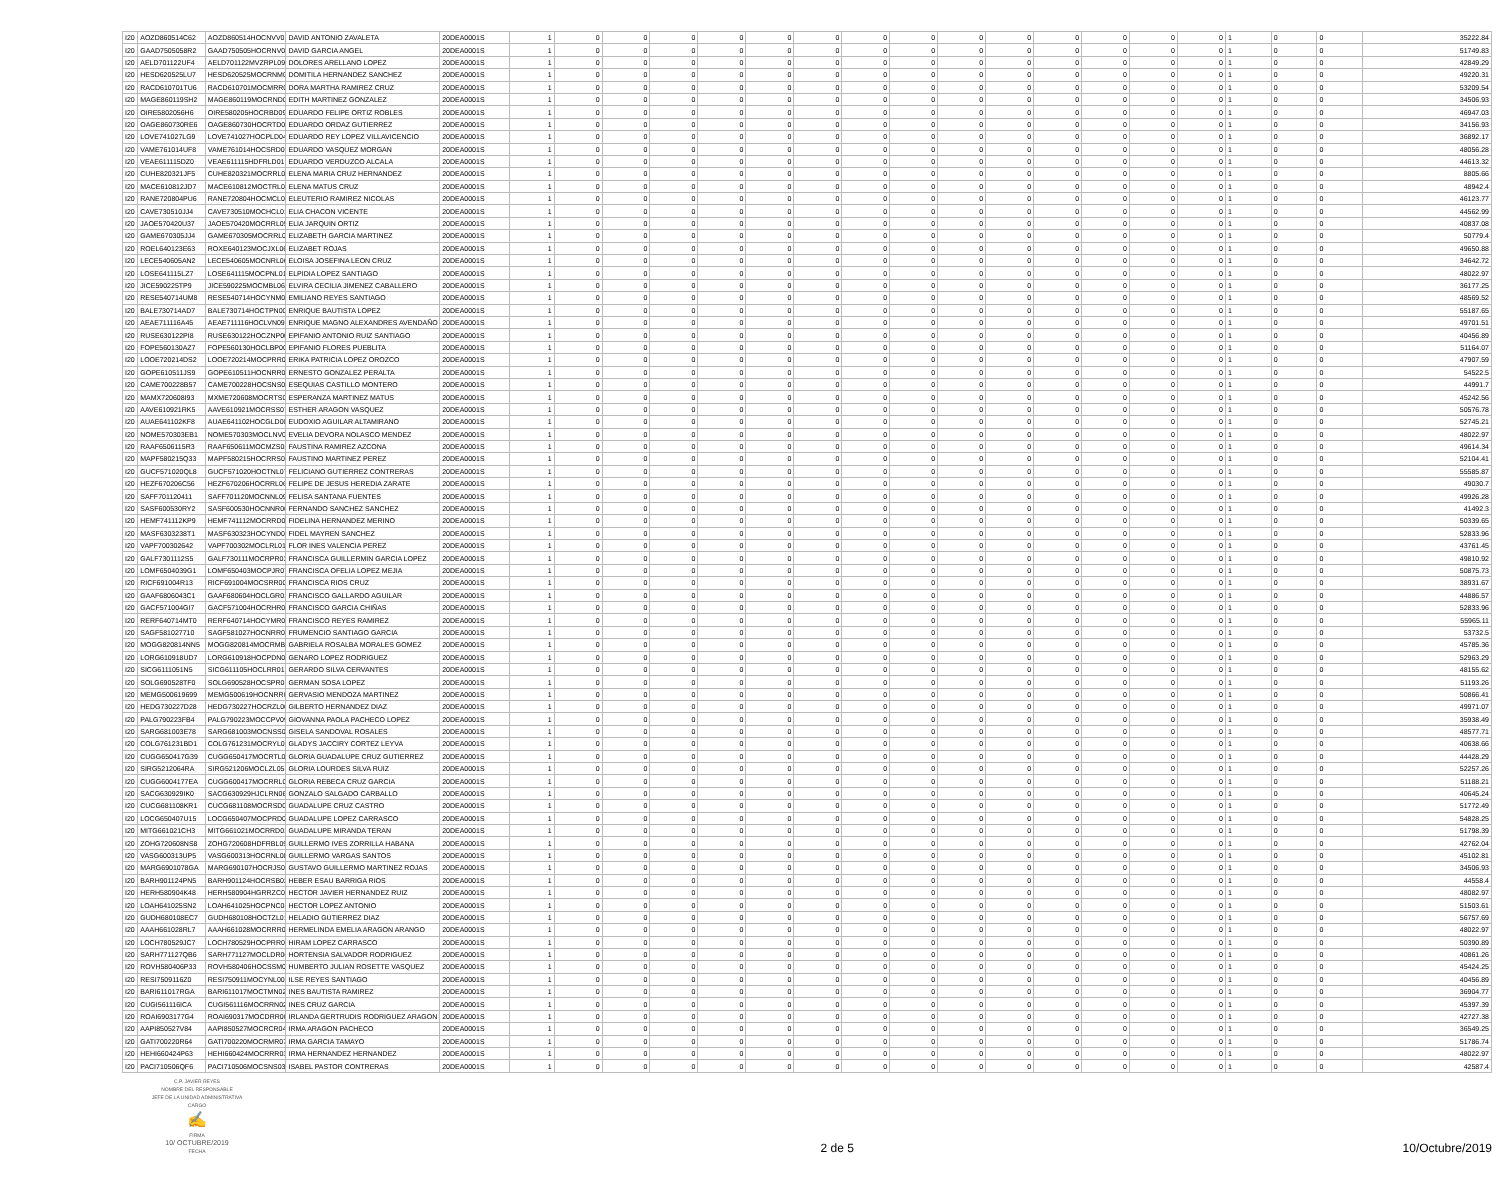| I20 | AOZD860514C62 | AOZD860514HOCNVV01 | DAVID ANTONIO ZAVALETA | 20DEA0001S | 1 | 0 | 0 | 0 | 0 | 0 | 0 | 0 | 0 | 0 | 0 | 0 | 0 | 0 | 0 | 1 | 0 | 0 | 35222.84 |
| I20 | GAAD7505058R2 | GAAD750505HOCRNV03 | DAVID GARCIA ANGEL | 20DEA0001S | 1 | 0 | 0 | 0 | 0 | 0 | 0 | 0 | 0 | 0 | 0 | 0 | 0 | 0 | 0 | 1 | 0 | 0 | 51749.83 |
| I20 | AELD701122UF4 | AELD701122MVZRPL09 | DOLORES ARELLANO LOPEZ | 20DEA0001S | 1 | 0 | 0 | 0 | 0 | 0 | 0 | 0 | 0 | 0 | 0 | 0 | 0 | 0 | 0 | 1 | 0 | 0 | 42849.29 |
| I20 | HESD620525LU7 | HESD620525MOCRNM06 | DOMITILA HERNANDEZ SANCHEZ | 20DEA0001S | 1 | 0 | 0 | 0 | 0 | 0 | 0 | 0 | 0 | 0 | 0 | 0 | 0 | 0 | 0 | 1 | 0 | 0 | 49220.31 |
| I20 | RACD610701TU6 | RACD610701MOCMRR07 | DORA MARTHA RAMIREZ CRUZ | 20DEA0001S | 1 | 0 | 0 | 0 | 0 | 0 | 0 | 0 | 0 | 0 | 0 | 0 | 0 | 0 | 0 | 1 | 0 | 0 | 53209.54 |
| I20 | MAGE860119SH2 | MAGE860119MOCRND02 | EDITH MARTINEZ GONZALEZ | 20DEA0001S | 1 | 0 | 0 | 0 | 0 | 0 | 0 | 0 | 0 | 0 | 0 | 0 | 0 | 0 | 0 | 1 | 0 | 0 | 34506.93 |
| I20 | OIRE5802056H6 | OIRE580205HOCRBD09 | EDUARDO FELIPE ORTIZ ROBLES | 20DEA0001S | 1 | 0 | 0 | 0 | 0 | 0 | 0 | 0 | 0 | 0 | 0 | 0 | 0 | 0 | 0 | 1 | 0 | 0 | 46947.03 |
| I20 | OAGE860730RE6 | OAGE860730HOCRTD05 | EDUARDO ORDAZ GUTIERREZ | 20DEA0001S | 1 | 0 | 0 | 0 | 0 | 0 | 0 | 0 | 0 | 0 | 0 | 0 | 0 | 0 | 0 | 1 | 0 | 0 | 34156.93 |
| I20 | LOVE741027LG9 | LOVE741027HOCPLD04 | EDUARDO REY LOPEZ VILLAVICENCIO | 20DEA0001S | 1 | 0 | 0 | 0 | 0 | 0 | 0 | 0 | 0 | 0 | 0 | 0 | 0 | 0 | 0 | 1 | 0 | 0 | 36892.17 |
| I20 | VAME761014UF8 | VAME761014HOCSRD09 | EDUARDO VASQUEZ MORGAN | 20DEA0001S | 1 | 0 | 0 | 0 | 0 | 0 | 0 | 0 | 0 | 0 | 0 | 0 | 0 | 0 | 0 | 1 | 0 | 0 | 48056.28 |
| I20 | VEAE611115DZ0 | VEAE611115HDFRLD01 | EDUARDO VERDUZCO ALCALA | 20DEA0001S | 1 | 0 | 0 | 0 | 0 | 0 | 0 | 0 | 0 | 0 | 0 | 0 | 0 | 0 | 0 | 1 | 0 | 0 | 44613.32 |
| I20 | CUHE820321JF5 | CUHE820321MOCRRL07 | ELENA MARIA CRUZ HERNANDEZ | 20DEA0001S | 1 | 0 | 0 | 0 | 0 | 0 | 0 | 0 | 0 | 0 | 0 | 0 | 0 | 0 | 0 | 1 | 0 | 0 | 8805.66 |
| I20 | MACE610812JD7 | MACE610812MOCTRL01 | ELENA MATUS CRUZ | 20DEA0001S | 1 | 0 | 0 | 0 | 0 | 0 | 0 | 0 | 0 | 0 | 0 | 0 | 0 | 0 | 0 | 1 | 0 | 0 | 48942.4 |
| I20 | RANE720804PU6 | RANE720804HOCMCL06 | ELEUTERIO RAMIREZ NICOLAS | 20DEA0001S | 1 | 0 | 0 | 0 | 0 | 0 | 0 | 0 | 0 | 0 | 0 | 0 | 0 | 0 | 0 | 1 | 0 | 0 | 46123.77 |
| I20 | CAVE730510JJ4 | CAVE730510MOCHCL01 | ELIA CHACON VICENTE | 20DEA0001S | 1 | 0 | 0 | 0 | 0 | 0 | 0 | 0 | 0 | 0 | 0 | 0 | 0 | 0 | 0 | 1 | 0 | 0 | 44562.99 |
| I20 | JAOE570420U37 | JAOE570420MOCRRL05 | ELIA JARQUIN ORTIZ | 20DEA0001S | 1 | 0 | 0 | 0 | 0 | 0 | 0 | 0 | 0 | 0 | 0 | 0 | 0 | 0 | 0 | 1 | 0 | 0 | 40837.08 |
| I20 | GAME670305JJ4 | GAME670305MOCRRL09 | ELIZABETH GARCIA MARTINEZ | 20DEA0001S | 1 | 0 | 0 | 0 | 0 | 0 | 0 | 0 | 0 | 0 | 0 | 0 | 0 | 0 | 0 | 1 | 0 | 0 | 50779.4 |
| I20 | ROEL640123E63 | ROXE640123MOCJXL06 | ELIZABET ROJAS | 20DEA0001S | 1 | 0 | 0 | 0 | 0 | 0 | 0 | 0 | 0 | 0 | 0 | 0 | 0 | 0 | 0 | 1 | 0 | 0 | 49650.88 |
| I20 | LECE540605AN2 | LECE540605MOCNRL06 | ELOISA JOSEFINA LEON CRUZ | 20DEA0001S | 1 | 0 | 0 | 0 | 0 | 0 | 0 | 0 | 0 | 0 | 0 | 0 | 0 | 0 | 0 | 1 | 0 | 0 | 34642.72 |
| I20 | LOSE641115LZ7 | LOSE641115MOCPNL01 | ELPIDIA LOPEZ SANTIAGO | 20DEA0001S | 1 | 0 | 0 | 0 | 0 | 0 | 0 | 0 | 0 | 0 | 0 | 0 | 0 | 0 | 0 | 1 | 0 | 0 | 48022.97 |
| I20 | JICE590225TP9 | JICE590225MOCMBL06 | ELVIRA CECILIA JIMENEZ CABALLERO | 20DEA0001S | 1 | 0 | 0 | 0 | 0 | 0 | 0 | 0 | 0 | 0 | 0 | 0 | 0 | 0 | 0 | 1 | 0 | 0 | 36177.25 |
| I20 | RESE540714UM8 | RESE540714HOCYNM03 | EMILIANO REYES SANTIAGO | 20DEA0001S | 1 | 0 | 0 | 0 | 0 | 0 | 0 | 0 | 0 | 0 | 0 | 0 | 0 | 0 | 0 | 1 | 0 | 0 | 48569.52 |
| I20 | BALE730714AD7 | BALE730714HOCTPN00 | ENRIQUE BAUTISTA LOPEZ | 20DEA0001S | 1 | 0 | 0 | 0 | 0 | 0 | 0 | 0 | 0 | 0 | 0 | 0 | 0 | 0 | 0 | 1 | 0 | 0 | 55187.65 |
| I20 | AEAE711116A45 | AEAE711116HOCLVN09 | ENRIQUE MAGNO ALEXANDRES AVENDAÑO | 20DEA0001S | 1 | 0 | 0 | 0 | 0 | 0 | 0 | 0 | 0 | 0 | 0 | 0 | 0 | 0 | 0 | 1 | 0 | 0 | 49701.51 |
| I20 | RUSE630122PI8 | RUSE630122HOCZNP00 | EPIFANIO ANTONIO RUIZ SANTIAGO | 20DEA0001S | 1 | 0 | 0 | 0 | 0 | 0 | 0 | 0 | 0 | 0 | 0 | 0 | 0 | 0 | 0 | 1 | 0 | 0 | 40456.89 |
| I20 | FOPE560130AZ7 | FOPE560130HOCLBP00 | EPIFANIO FLORES PUEBLITA | 20DEA0001S | 1 | 0 | 0 | 0 | 0 | 0 | 0 | 0 | 0 | 0 | 0 | 0 | 0 | 0 | 0 | 1 | 0 | 0 | 51164.07 |
| I20 | LOOE720214DS2 | LOOE720214MOCPRR06 | ERIKA PATRICIA LOPEZ OROZCO | 20DEA0001S | 1 | 0 | 0 | 0 | 0 | 0 | 0 | 0 | 0 | 0 | 0 | 0 | 0 | 0 | 0 | 1 | 0 | 0 | 47907.59 |
| I20 | GOPE610511JS9 | GOPE610511HOCNRR06 | ERNESTO GONZALEZ PERALTA | 20DEA0001S | 1 | 0 | 0 | 0 | 0 | 0 | 0 | 0 | 0 | 0 | 0 | 0 | 0 | 0 | 0 | 1 | 0 | 0 | 54522.5 |
| I20 | CAME700228B57 | CAME700228HOCSNS03 | ESEQUIAS CASTILLO MONTERO | 20DEA0001S | 1 | 0 | 0 | 0 | 0 | 0 | 0 | 0 | 0 | 0 | 0 | 0 | 0 | 0 | 0 | 1 | 0 | 0 | 44991.7 |
| I20 | MAMX720608I93 | MXME720608MOCRTS02 | ESPERANZA MARTINEZ MATUS | 20DEA0001S | 1 | 0 | 0 | 0 | 0 | 0 | 0 | 0 | 0 | 0 | 0 | 0 | 0 | 0 | 0 | 1 | 0 | 0 | 45242.56 |
| I20 | AAVE610921RK5 | AAVE610921MOCRSS07 | ESTHER ARAGON VASQUEZ | 20DEA0001S | 1 | 0 | 0 | 0 | 0 | 0 | 0 | 0 | 0 | 0 | 0 | 0 | 0 | 0 | 0 | 1 | 0 | 0 | 50576.78 |
| I20 | AUAE641102KF8 | AUAE641102HOCGLD00 | EUDOXIO AGUILAR ALTAMIRANO | 20DEA0001S | 1 | 0 | 0 | 0 | 0 | 0 | 0 | 0 | 0 | 0 | 0 | 0 | 0 | 0 | 0 | 1 | 0 | 0 | 52745.21 |
| I20 | NOME570303EB1 | NOME570303MOCLNV02 | EVELIA DEVORA NOLASCO MENDEZ | 20DEA0001S | 1 | 0 | 0 | 0 | 0 | 0 | 0 | 0 | 0 | 0 | 0 | 0 | 0 | 0 | 0 | 1 | 0 | 0 | 48022.97 |
| I20 | RAAF6506115R3 | RAAF650611MOCMZS03 | FAUSTINA RAMIREZ AZCONA | 20DEA0001S | 1 | 0 | 0 | 0 | 0 | 0 | 0 | 0 | 0 | 0 | 0 | 0 | 0 | 0 | 0 | 1 | 0 | 0 | 49614.34 |
| I20 | MAPF580215Q33 | MAPF580215HOCRRS00 | FAUSTINO MARTINEZ PEREZ | 20DEA0001S | 1 | 0 | 0 | 0 | 0 | 0 | 0 | 0 | 0 | 0 | 0 | 0 | 0 | 0 | 0 | 1 | 0 | 0 | 52104.41 |
| I20 | GUCF571020QL8 | GUCF571020HOCTNL07 | FELICIANO GUTIERREZ CONTRERAS | 20DEA0001S | 1 | 0 | 0 | 0 | 0 | 0 | 0 | 0 | 0 | 0 | 0 | 0 | 0 | 0 | 0 | 1 | 0 | 0 | 55585.87 |
| I20 | HEZF670206C56 | HEZF670206HOCRRL06 | FELIPE DE JESUS HEREDIA ZARATE | 20DEA0001S | 1 | 0 | 0 | 0 | 0 | 0 | 0 | 0 | 0 | 0 | 0 | 0 | 0 | 0 | 0 | 1 | 0 | 0 | 49030.7 |
| I20 | SAFF701120411 | SAFF701120MOCNNL09 | FELISA SANTANA FUENTES | 20DEA0001S | 1 | 0 | 0 | 0 | 0 | 0 | 0 | 0 | 0 | 0 | 0 | 0 | 0 | 0 | 0 | 1 | 0 | 0 | 49926.28 |
| I20 | SASF600530RY2 | SASF600530HOCNNR06 | FERNANDO SANCHEZ SANCHEZ | 20DEA0001S | 1 | 0 | 0 | 0 | 0 | 0 | 0 | 0 | 0 | 0 | 0 | 0 | 0 | 0 | 0 | 1 | 0 | 0 | 41492.3 |
| I20 | HEMF741112KP9 | HEMF741112MOCRRD04 | FIDELINA HERNANDEZ MERINO | 20DEA0001S | 1 | 0 | 0 | 0 | 0 | 0 | 0 | 0 | 0 | 0 | 0 | 0 | 0 | 0 | 0 | 1 | 0 | 0 | 50339.65 |
| I20 | MASF6303238T1 | MASF630323HOCYND03 | FIDEL MAYREN SANCHEZ | 20DEA0001S | 1 | 0 | 0 | 0 | 0 | 0 | 0 | 0 | 0 | 0 | 0 | 0 | 0 | 0 | 0 | 1 | 0 | 0 | 52833.96 |
| I20 | VAPF700302642 | VAPF700302MOCLRL01 | FLOR INES VALENCIA PEREZ | 20DEA0001S | 1 | 0 | 0 | 0 | 0 | 0 | 0 | 0 | 0 | 0 | 0 | 0 | 0 | 0 | 0 | 1 | 0 | 0 | 43761.45 |
| I20 | GALF7301112S5 | GALF730111MOCRPR03 | FRANCISCA GUILLERMIN GARCIA LOPEZ | 20DEA0001S | 1 | 0 | 0 | 0 | 0 | 0 | 0 | 0 | 0 | 0 | 0 | 0 | 0 | 0 | 0 | 1 | 0 | 0 | 49810.92 |
| I20 | LOMF6504039G1 | LOMF650403MOCPJR07 | FRANCISCA OFELIA LOPEZ MEJIA | 20DEA0001S | 1 | 0 | 0 | 0 | 0 | 0 | 0 | 0 | 0 | 0 | 0 | 0 | 0 | 0 | 0 | 1 | 0 | 0 | 50875.73 |
| I20 | RICF691004R13 | RICF691004MOCSRR00 | FRANCISCA RIOS CRUZ | 20DEA0001S | 1 | 0 | 0 | 0 | 0 | 0 | 0 | 0 | 0 | 0 | 0 | 0 | 0 | 0 | 0 | 1 | 0 | 0 | 38931.67 |
| I20 | GAAF6806043C1 | GAAF680604HOCLGR01 | FRANCISCO GALLARDO AGUILAR | 20DEA0001S | 1 | 0 | 0 | 0 | 0 | 0 | 0 | 0 | 0 | 0 | 0 | 0 | 0 | 0 | 0 | 1 | 0 | 0 | 44886.57 |
| I20 | GACF571004GI7 | GACF571004HOCRHR01 | FRANCISCO GARCIA CHIÑAS | 20DEA0001S | 1 | 0 | 0 | 0 | 0 | 0 | 0 | 0 | 0 | 0 | 0 | 0 | 0 | 0 | 0 | 1 | 0 | 0 | 52833.96 |
| I20 | RERF640714MT0 | RERF640714HOCYMR06 | FRANCISCO REYES RAMIREZ | 20DEA0001S | 1 | 0 | 0 | 0 | 0 | 0 | 0 | 0 | 0 | 0 | 0 | 0 | 0 | 0 | 0 | 1 | 0 | 0 | 55965.11 |
| I20 | SAGF581027710 | SAGF581027HOCNRR04 | FRUMENCIO SANTIAGO GARCIA | 20DEA0001S | 1 | 0 | 0 | 0 | 0 | 0 | 0 | 0 | 0 | 0 | 0 | 0 | 0 | 0 | 0 | 1 | 0 | 0 | 53732.5 |
| I20 | MOGG820814NN5 | MOGG820814MOCRMB07 | GABRIELA ROSALBA MORALES GOMEZ | 20DEA0001S | 1 | 0 | 0 | 0 | 0 | 0 | 0 | 0 | 0 | 0 | 0 | 0 | 0 | 0 | 0 | 1 | 0 | 0 | 45785.36 |
| I20 | LORG610918UD7 | LORG610918HOCPDN07 | GENARO LOPEZ RODRIGUEZ | 20DEA0001S | 1 | 0 | 0 | 0 | 0 | 0 | 0 | 0 | 0 | 0 | 0 | 0 | 0 | 0 | 0 | 1 | 0 | 0 | 52963.29 |
| I20 | SICG6111051N5 | SICG611105HOCLRR01 | GERARDO SILVA CERVANTES | 20DEA0001S | 1 | 0 | 0 | 0 | 0 | 0 | 0 | 0 | 0 | 0 | 0 | 0 | 0 | 0 | 0 | 1 | 0 | 0 | 48155.62 |
| I20 | SOLG690528TF0 | SOLG690528HOCSPR03 | GERMAN SOSA LOPEZ | 20DEA0001S | 1 | 0 | 0 | 0 | 0 | 0 | 0 | 0 | 0 | 0 | 0 | 0 | 0 | 0 | 0 | 1 | 0 | 0 | 51193.26 |
| I20 | MEMG500619699 | MEMG500619HOCNRR03 | GERVASIO MENDOZA MARTINEZ | 20DEA0001S | 1 | 0 | 0 | 0 | 0 | 0 | 0 | 0 | 0 | 0 | 0 | 0 | 0 | 0 | 0 | 1 | 0 | 0 | 50866.41 |
| I20 | HEDG730227D28 | HEDG730227HOCRZL06 | GILBERTO HERNANDEZ DIAZ | 20DEA0001S | 1 | 0 | 0 | 0 | 0 | 0 | 0 | 0 | 0 | 0 | 0 | 0 | 0 | 0 | 0 | 1 | 0 | 0 | 49971.07 |
| I20 | PALG790223FB4 | PALG790223MOCCPV09 | GIOVANNA PAOLA PACHECO LOPEZ | 20DEA0001S | 1 | 0 | 0 | 0 | 0 | 0 | 0 | 0 | 0 | 0 | 0 | 0 | 0 | 0 | 0 | 1 | 0 | 0 | 35938.49 |
| I20 | SARG681003E78 | SARG681003MOCNSS02 | GISELA SANDOVAL ROSALES | 20DEA0001S | 1 | 0 | 0 | 0 | 0 | 0 | 0 | 0 | 0 | 0 | 0 | 0 | 0 | 0 | 0 | 1 | 0 | 0 | 48577.71 |
| I20 | COLG761231BD1 | COLG761231MOCRYL08 | GLADYS JACCIRY CORTEZ LEYVA | 20DEA0001S | 1 | 0 | 0 | 0 | 0 | 0 | 0 | 0 | 0 | 0 | 0 | 0 | 0 | 0 | 0 | 1 | 0 | 0 | 40638.66 |
| I20 | CUGG650417G39 | CUGG650417MOCRTL09 | GLORIA GUADALUPE CRUZ GUTIERREZ | 20DEA0001S | 1 | 0 | 0 | 0 | 0 | 0 | 0 | 0 | 0 | 0 | 0 | 0 | 0 | 0 | 0 | 1 | 0 | 0 | 44428.29 |
| I20 | SIRG5212064RA | SIRG521206MOCLZL05 | GLORIA LOURDES SILVA RUIZ | 20DEA0001S | 1 | 0 | 0 | 0 | 0 | 0 | 0 | 0 | 0 | 0 | 0 | 0 | 0 | 0 | 0 | 1 | 0 | 0 | 52257.26 |
| I20 | CUGG6004177EA | CUGG600417MOCRRL02 | GLORIA REBECA CRUZ GARCIA | 20DEA0001S | 1 | 0 | 0 | 0 | 0 | 0 | 0 | 0 | 0 | 0 | 0 | 0 | 0 | 0 | 0 | 1 | 0 | 0 | 51188.21 |
| I20 | SACG630929IK0 | SACG630929HJCLRN06 | GONZALO SALGADO CARBALLO | 20DEA0001S | 1 | 0 | 0 | 0 | 0 | 0 | 0 | 0 | 0 | 0 | 0 | 0 | 0 | 0 | 0 | 1 | 0 | 0 | 40645.24 |
| I20 | CUCG681108KR1 | CUCG681108MOCRSD04 | GUADALUPE CRUZ CASTRO | 20DEA0001S | 1 | 0 | 0 | 0 | 0 | 0 | 0 | 0 | 0 | 0 | 0 | 0 | 0 | 0 | 0 | 1 | 0 | 0 | 51772.49 |
| I20 | LOCG650407U15 | LOCG650407MOCPRD05 | GUADALUPE LOPEZ CARRASCO | 20DEA0001S | 1 | 0 | 0 | 0 | 0 | 0 | 0 | 0 | 0 | 0 | 0 | 0 | 0 | 0 | 0 | 1 | 0 | 0 | 54828.25 |
| I20 | MITG661021CH3 | MITG661021MOCRRD01 | GUADALUPE MIRANDA TERAN | 20DEA0001S | 1 | 0 | 0 | 0 | 0 | 0 | 0 | 0 | 0 | 0 | 0 | 0 | 0 | 0 | 0 | 1 | 0 | 0 | 51798.39 |
| I20 | ZOHG720608NS8 | ZOHG720608HDFRBL09 | GUILLERMO IVES ZORRILLA HABANA | 20DEA0001S | 1 | 0 | 0 | 0 | 0 | 0 | 0 | 0 | 0 | 0 | 0 | 0 | 0 | 0 | 0 | 1 | 0 | 0 | 42762.04 |
| I20 | VASG600313UP5 | VASG600313HOCRNL08 | GUILLERMO VARGAS SANTOS | 20DEA0001S | 1 | 0 | 0 | 0 | 0 | 0 | 0 | 0 | 0 | 0 | 0 | 0 | 0 | 0 | 0 | 1 | 0 | 0 | 45102.81 |
| I20 | MARG6901078GA | MARG690107HOCRJS05 | GUSTAVO GUILLERMO MARTINEZ ROJAS | 20DEA0001S | 1 | 0 | 0 | 0 | 0 | 0 | 0 | 0 | 0 | 0 | 0 | 0 | 0 | 0 | 0 | 1 | 0 | 0 | 34506.93 |
| I20 | BARH901124PN5 | BARH901124HOCRSB02 | HEBER ESAU BARRIGA RIOS | 20DEA0001S | 1 | 0 | 0 | 0 | 0 | 0 | 0 | 0 | 0 | 0 | 0 | 0 | 0 | 0 | 0 | 1 | 0 | 0 | 44558.4 |
| I20 | HERH580904K48 | HERH580904HGRRZC08 | HECTOR JAVIER HERNANDEZ RUIZ | 20DEA0001S | 1 | 0 | 0 | 0 | 0 | 0 | 0 | 0 | 0 | 0 | 0 | 0 | 0 | 0 | 0 | 1 | 0 | 0 | 48082.97 |
| I20 | LOAH641025SN2 | LOAH641025HOCPNC08 | HECTOR LOPEZ ANTONIO | 20DEA0001S | 1 | 0 | 0 | 0 | 0 | 0 | 0 | 0 | 0 | 0 | 0 | 0 | 0 | 0 | 0 | 1 | 0 | 0 | 51503.61 |
| I20 | GUDH680108EC7 | GUDH680108HOCTZL01 | HELADIO GUTIERREZ DIAZ | 20DEA0001S | 1 | 0 | 0 | 0 | 0 | 0 | 0 | 0 | 0 | 0 | 0 | 0 | 0 | 0 | 0 | 1 | 0 | 0 | 56757.69 |
| I20 | AAAH661028RL7 | AAAH661028MOCRRR00 | HERMELINDA EMELIA ARAGON ARANGO | 20DEA0001S | 1 | 0 | 0 | 0 | 0 | 0 | 0 | 0 | 0 | 0 | 0 | 0 | 0 | 0 | 0 | 1 | 0 | 0 | 48022.97 |
| I20 | LOCH780529JC7 | LOCH780529HOCPRR03 | HIRAM LOPEZ CARRASCO | 20DEA0001S | 1 | 0 | 0 | 0 | 0 | 0 | 0 | 0 | 0 | 0 | 0 | 0 | 0 | 0 | 0 | 1 | 0 | 0 | 50390.89 |
| I20 | SARH771127QB6 | SARH771127MOCLDR06 | HORTENSIA SALVADOR RODRIGUEZ | 20DEA0001S | 1 | 0 | 0 | 0 | 0 | 0 | 0 | 0 | 0 | 0 | 0 | 0 | 0 | 0 | 0 | 1 | 0 | 0 | 40861.26 |
| I20 | ROVH580406P33 | ROVH580406HOCSSM02 | HUMBERTO JULIAN ROSETTE VASQUEZ | 20DEA0001S | 1 | 0 | 0 | 0 | 0 | 0 | 0 | 0 | 0 | 0 | 0 | 0 | 0 | 0 | 0 | 1 | 0 | 0 | 45424.25 |
| I20 | RESI7509116Z0 | RESI750911MOCYNL00 | ILSE REYES SANTIAGO | 20DEA0001S | 1 | 0 | 0 | 0 | 0 | 0 | 0 | 0 | 0 | 0 | 0 | 0 | 0 | 0 | 0 | 1 | 0 | 0 | 40456.89 |
| I20 | BARI611017RGA | BARI611017MOCTMN02 | INES BAUTISTA RAMIREZ | 20DEA0001S | 1 | 0 | 0 | 0 | 0 | 0 | 0 | 0 | 0 | 0 | 0 | 0 | 0 | 0 | 0 | 1 | 0 | 0 | 36904.77 |
| I20 | CUGI561116ICA | CUGI561116MOCRRN02 | INES CRUZ GARCIA | 20DEA0001S | 1 | 0 | 0 | 0 | 0 | 0 | 0 | 0 | 0 | 0 | 0 | 0 | 0 | 0 | 0 | 1 | 0 | 0 | 45397.39 |
| I20 | ROAI6903177G4 | ROAI690317MOCDRR00 | IRLANDA GERTRUDIS RODRIGUEZ ARAGON | 20DEA0001S | 1 | 0 | 0 | 0 | 0 | 0 | 0 | 0 | 0 | 0 | 0 | 0 | 0 | 0 | 0 | 1 | 0 | 0 | 42727.38 |
| I20 | AAPI850527V84 | AAPI850527MOCRCR04 | IRMA ARAGON PACHECO | 20DEA0001S | 1 | 0 | 0 | 0 | 0 | 0 | 0 | 0 | 0 | 0 | 0 | 0 | 0 | 0 | 0 | 1 | 0 | 0 | 36549.25 |
| I20 | GATI700220R64 | GATI700220MOCRMR07 | IRMA GARCIA TAMAYO | 20DEA0001S | 1 | 0 | 0 | 0 | 0 | 0 | 0 | 0 | 0 | 0 | 0 | 0 | 0 | 0 | 0 | 1 | 0 | 0 | 51786.74 |
| I20 | HEHI660424P63 | HEHI660424MOCRRR03 | IRMA HERNANDEZ HERNANDEZ | 20DEA0001S | 1 | 0 | 0 | 0 | 0 | 0 | 0 | 0 | 0 | 0 | 0 | 0 | 0 | 0 | 0 | 1 | 0 | 0 | 48022.97 |
| I20 | PACI710506QF6 | PACI710506MOCSNS03 | ISABEL PASTOR CONTRERAS | 20DEA0001S | 1 | 0 | 0 | 0 | 0 | 0 | 0 | 0 | 0 | 0 | 0 | 0 | 0 | 0 | 0 | 1 | 0 | 0 | 42587.4 |
C.P. JAVIER REYES
NOMBRE DEL RESPONSABLE
JEFE DE LA UNIDAD ADMINISTRATIVA
CARGO
✍
FIRMA
10/ OCTUBRE/2019
FECHA
2 de 5
10/Octubre/2019